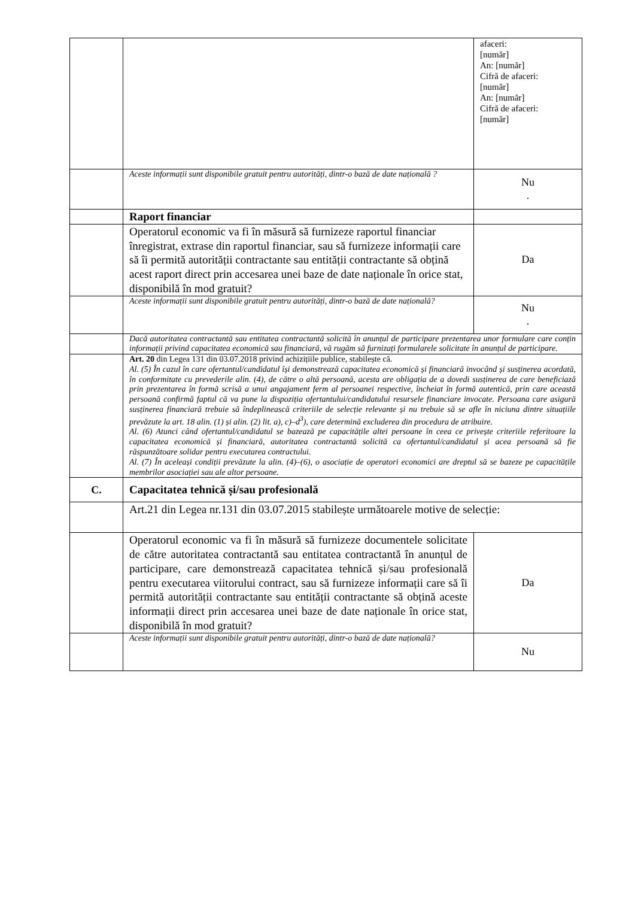| | | afaceri: [număr] An: [număr] Cifră de afaceri: [număr] An: [număr] Cifră de afaceri: [număr] |
| | Aceste informații sunt disponibile gratuit pentru autorități, dintr-o bază de date națională ? | Nu . |
| | Raport financiar | |
| | Operatorul economic va fi în măsură să furnizeze raportul financiar înregistrat, extrase din raportul financiar, sau să furnizeze informații care să îi permită autorității contractante sau entității contractante să obțină acest raport direct prin accesarea unei baze de date naționale în orice stat, disponibilă în mod gratuit? | Da |
| | Aceste informații sunt disponibile gratuit pentru autorități, dintr-o bază de date națională? | Nu . |
| | Dacă autoritatea contractantă sau entitatea contractantă solicită în anunțul de participare prezentarea unor formulare care conțin informații privind capacitatea economică sau financiară, vă rugăm să furnizați formularele solicitate în anunțul de participare. | |
| | Art. 20 din Legea 131 din 03.07.2018 privind achizițiile publice, stabilește că. Al. (5) În cazul în care ofertantul/candidatul își demonstrează capacitatea economică și financiară invocând și susținerea acordată, în conformitate cu prevederile alin. (4), de către o altă persoană, acesta are obligația de a dovedi susținerea de care beneficiază prin prezentarea în formă scrisă a unui angajament ferm al persoanei respective, încheiat în formă autentică, prin care această persoană confirmă faptul că va pune la dispoziția ofertantului/candidatului resursele financiare invocate. Persoana care asigură susținerea financiară trebuie să îndeplinească criteriile de selecție relevante și nu trebuie să se afle în niciuna dintre situațiile prevăzute la art. 18 alin. (1) și alin. (2) lit. a), c)–d<sup>3</sup>), care determină excluderea din procedura de atribuire. Al. (6) Atunci când ofertantul/candidatul se bazează pe capacitățile altei persoane în ceea ce privește criteriile referitoare la capacitatea economică și financiară, autoritatea contractantă solicită ca ofertantul/candidatul și acea persoană să fie răspunzătoare solidar pentru executarea contractului. Al. (7) În aceleași condiții prevăzute la alin. (4)–(6), o asociație de operatori economici are dreptul să se bazeze pe capacitățile membrilor asociației sau ale altor persoane. | |
| C. | Capacitatea tehnică și/sau profesională | |
| | Art.21 din Legea nr.131 din 03.07.2015 stabilește următoarele motive de selecție: | |
| | Operatorul economic va fi în măsură să furnizeze documentele solicitate de către autoritatea contractantă sau entitatea contractantă în anunțul de participare, care demonstrează capacitatea tehnică și/sau profesională pentru executarea viitorului contract, sau să furnizeze informații care să îi permită autorității contractante sau entității contractante să obțină aceste informații direct prin accesarea unei baze de date naționale în orice stat, disponibilă în mod gratuit? | Da |
| | Aceste informații sunt disponibile gratuit pentru autorități, dintr-o bază de date națională? | Nu |